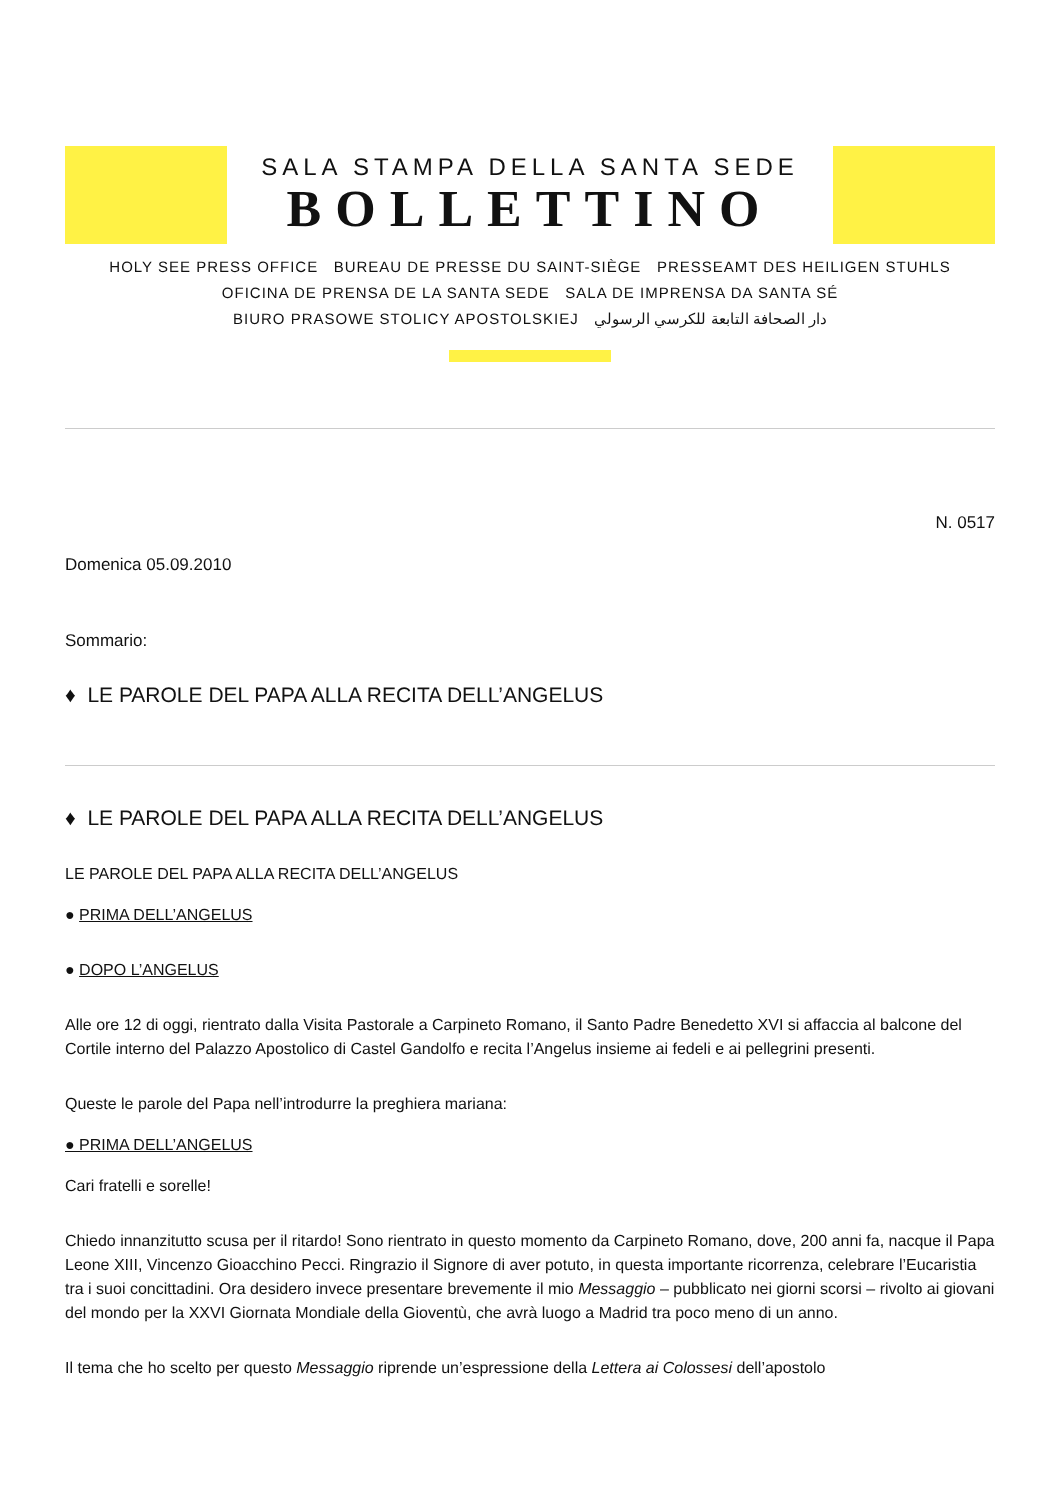SALA STAMPA DELLA SANTA SEDE
BOLLETTINO
HOLY SEE PRESS OFFICE BUREAU DE PRESSE DU SAINT-SIÈGE PRESSEAMT DES HEILIGEN STUHLS
OFICINA DE PRENSA DE LA SANTA SEDE SALA DE IMPRENSA DA SANTA SÉ
BIURO PRASOWE STOLICY APOSTOLSKIEJ دار الصحافة التابعة للكرسي الرسولي
N. 0517
Domenica 05.09.2010
Sommario:
♦ LE PAROLE DEL PAPA ALLA RECITA DELL’ANGELUS
♦ LE PAROLE DEL PAPA ALLA RECITA DELL’ANGELUS
LE PAROLE DEL PAPA ALLA RECITA DELL’ANGELUS
● PRIMA DELL’ANGELUS
● DOPO L’ANGELUS
Alle ore 12 di oggi, rientrato dalla Visita Pastorale a Carpineto Romano, il Santo Padre Benedetto XVI si affaccia al balcone del Cortile interno del Palazzo Apostolico di Castel Gandolfo e recita l’Angelus insieme ai fedeli e ai pellegrini presenti.
Queste le parole del Papa nell’introdurre la preghiera mariana:
● PRIMA DELL’ANGELUS
Cari fratelli e sorelle!
Chiedo innanzitutto scusa per il ritardo! Sono rientrato in questo momento da Carpineto Romano, dove, 200 anni fa, nacque il Papa Leone XIII, Vincenzo Gioacchino Pecci. Ringrazio il Signore di aver potuto, in questa importante ricorrenza, celebrare l’Eucaristia tra i suoi concittadini. Ora desidero invece presentare brevemente il mio Messaggio – pubblicato nei giorni scorsi – rivolto ai giovani del mondo per la XXVI Giornata Mondiale della Gioventù, che avrà luogo a Madrid tra poco meno di un anno.
Il tema che ho scelto per questo Messaggio riprende un’espressione della Lettera ai Colossesi dell’apostolo